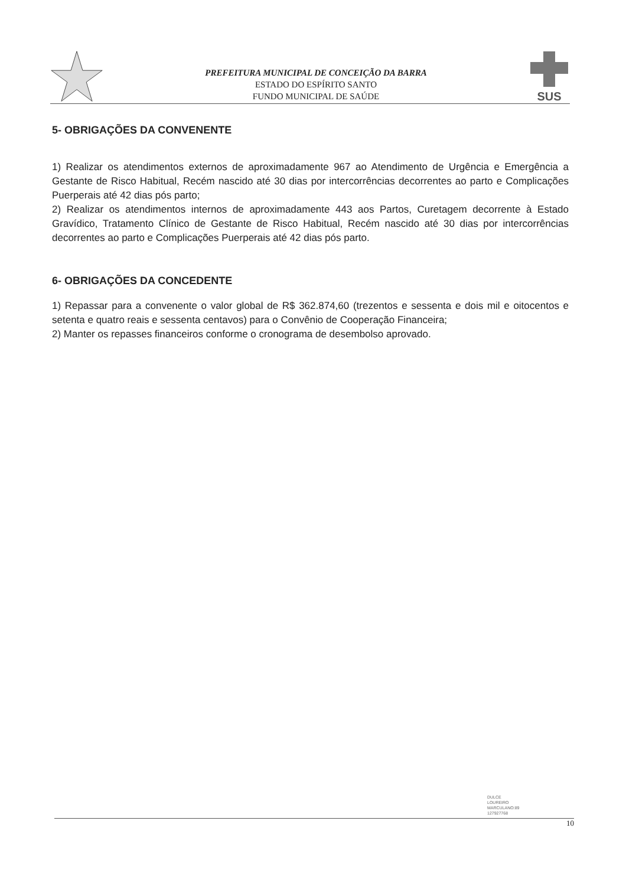PREFEITURA MUNICIPAL DE CONCEIÇÃO DA BARRA
ESTADO DO ESPÍRITO SANTO
FUNDO MUNICIPAL DE SAÚDE
SUS
5- OBRIGAÇÕES DA CONVENENTE
1) Realizar os atendimentos externos de aproximadamente 967 ao Atendimento de Urgência e Emergência a Gestante de Risco Habitual, Recém nascido até 30 dias por intercorrências decorrentes ao parto e Complicações Puerperais até 42 dias pós parto;
2) Realizar os atendimentos internos de aproximadamente 443 aos Partos, Curetagem decorrente à Estado Gravídico, Tratamento Clínico de Gestante de Risco Habitual, Recém nascido até 30 dias por intercorrências decorrentes ao parto e Complicações Puerperais até 42 dias pós parto.
6- OBRIGAÇÕES DA CONCEDENTE
1) Repassar para a convenente o valor global de R$ 362.874,60 (trezentos e sessenta e dois mil e oitocentos e setenta e quatro reais e sessenta centavos) para o Convênio de Cooperação Financeira;
2) Manter os repasses financeiros conforme o cronograma de desembolso aprovado.
DULCE
LOUREIRO
MARCULANO:89
127927768
10